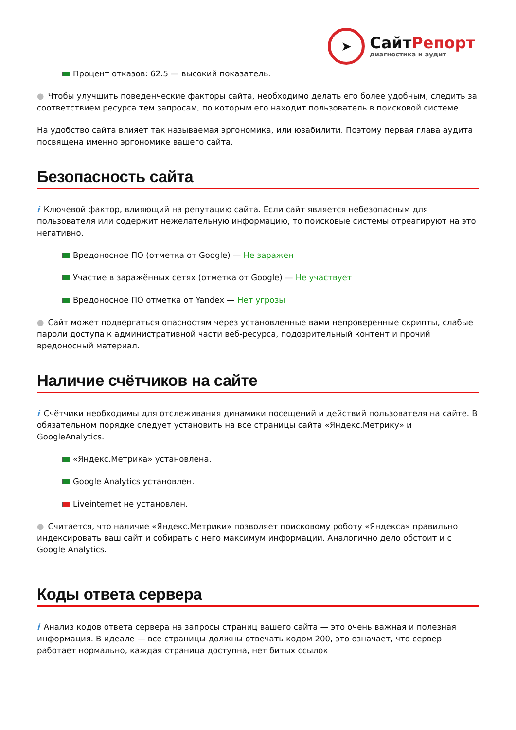➤
СайтРепорт
диагностика и аудит
Процент отказов: 62.5 — высокий показатель.
● Чтобы улучшить поведенческие факторы сайта, необходимо делать его более удобным, следить за соответствием ресурса тем запросам, по которым его находит пользователь в поисковой системе.
На удобство сайта влияет так называемая эргономика, или юзабилити. Поэтому первая глава аудита посвящена именно эргономике вашего сайта.
Безопасность сайта
i Ключевой фактор, влияющий на репутацию сайта. Если сайт является небезопасным для пользователя или содержит нежелательную информацию, то поисковые системы отреагируют на это негативно.
Вредоносное ПО (отметка от Google) — Не заражен
Участие в заражённых сетях (отметка от Google) — Не участвует
Вредоносное ПО отметка от Yandex — Нет угрозы
● Сайт может подвергаться опасностям через установленные вами непроверенные скрипты, слабые пароли доступа к административной части веб-ресурса, подозрительный контент и прочий вредоносный материал.
Наличие счётчиков на сайте
i Счётчики необходимы для отслеживания динамики посещений и действий пользователя на сайте. В обязательном порядке следует установить на все страницы сайта «Яндекс.Метрику» и GoogleAnalytics.
«Яндекс.Метрика» установлена.
Google Analytics установлен.
Liveinternet не установлен.
● Считается, что наличие «Яндекс.Метрики» позволяет поисковому роботу «Яндекса» правильно индексировать ваш сайт и собирать с него максимум информации. Аналогично дело обстоит и с Google Analytics.
Коды ответа сервера
i Анализ кодов ответа сервера на запросы страниц вашего сайта — это очень важная и полезная информация. В идеале — все страницы должны отвечать кодом 200, это означает, что сервер работает нормально, каждая страница доступна, нет битых ссылок